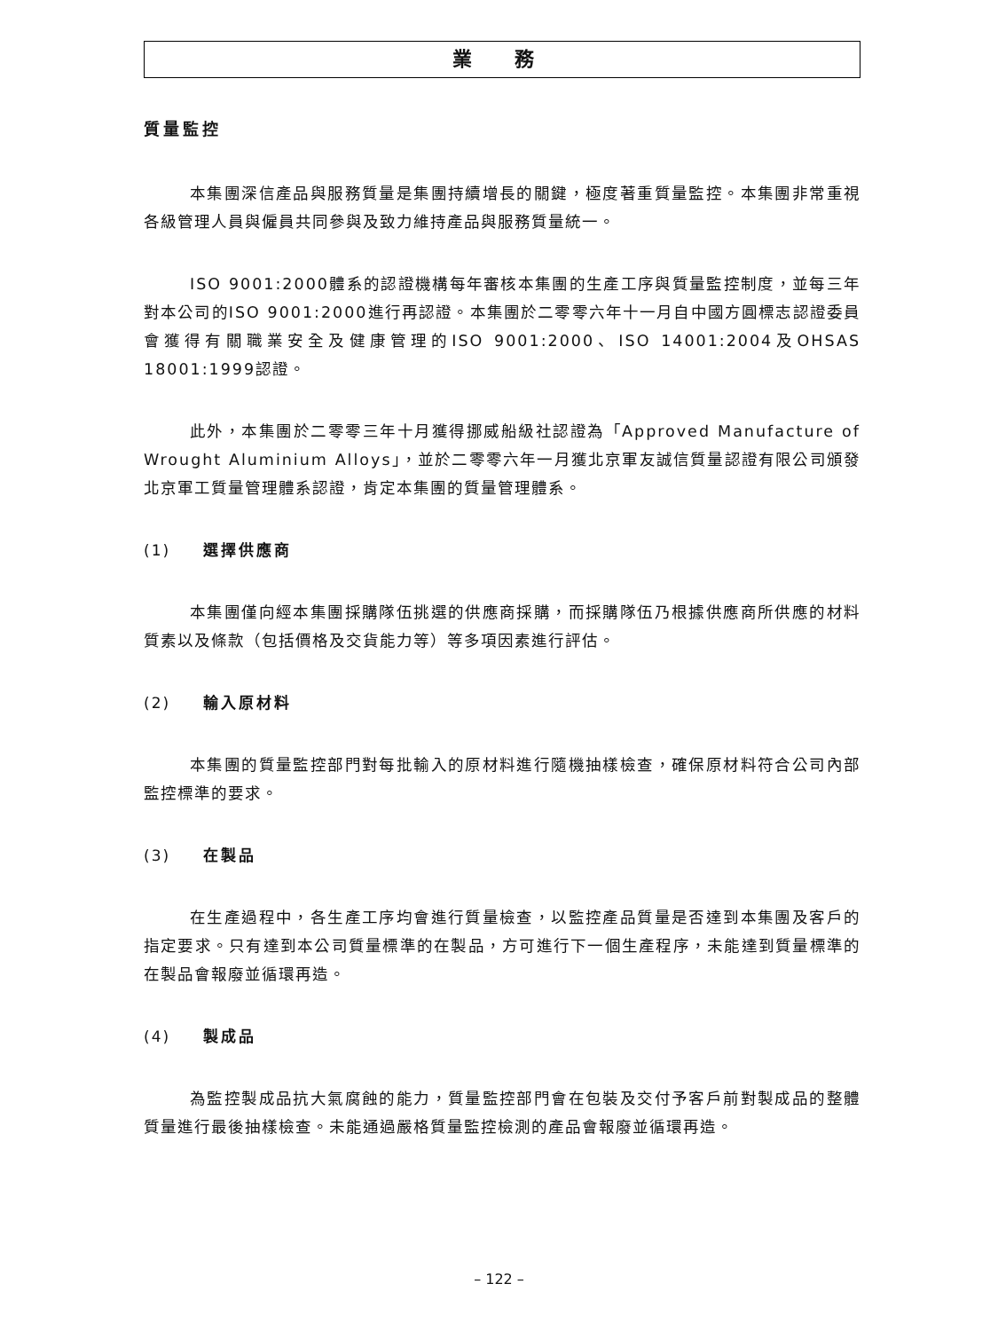業 務
質量監控
本集團深信產品與服務質量是集團持續增長的關鍵，極度著重質量監控。本集團非常重視各級管理人員與僱員共同參與及致力維持產品與服務質量統一。
ISO 9001:2000體系的認證機構每年審核本集團的生產工序與質量監控制度，並每三年對本公司的ISO 9001:2000進行再認證。本集團於二零零六年十一月自中國方圓標志認證委員會獲得有關職業安全及健康管理的ISO 9001:2000、ISO 14001:2004及OHSAS 18001:1999認證。
此外，本集團於二零零三年十月獲得挪威船級社認證為「Approved Manufacture of Wrought Aluminium Alloys」，並於二零零六年一月獲北京軍友誠信質量認證有限公司頒發北京軍工質量管理體系認證，肯定本集團的質量管理體系。
(1) 選擇供應商
本集團僅向經本集團採購隊伍挑選的供應商採購，而採購隊伍乃根據供應商所供應的材料質素以及條款（包括價格及交貨能力等）等多項因素進行評估。
(2) 輸入原材料
本集團的質量監控部門對每批輸入的原材料進行隨機抽樣檢查，確保原材料符合公司內部監控標準的要求。
(3) 在製品
在生產過程中，各生產工序均會進行質量檢查，以監控產品質量是否達到本集團及客戶的指定要求。只有達到本公司質量標準的在製品，方可進行下一個生產程序，未能達到質量標準的在製品會報廢並循環再造。
(4) 製成品
為監控製成品抗大氣腐蝕的能力，質量監控部門會在包裝及交付予客戶前對製成品的整體質量進行最後抽樣檢查。未能通過嚴格質量監控檢測的產品會報廢並循環再造。
– 122 –